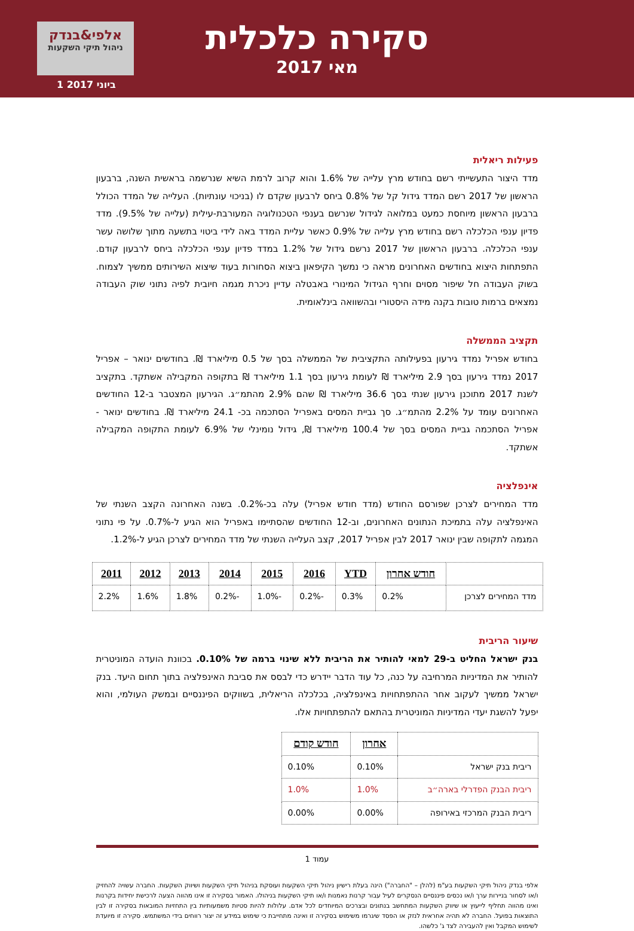אלפי&בנדק
ניהול תיקי השקעות
1 ביוני 2017
סקירה כלכלית
מאי 2017
פעילות ריאלית
מדד היצור התעשייתי רשם בחודש מרץ עלייה של 1.6% והוא קרוב לרמת השיא שנרשמה בראשית השנה, ברבעון הראשון של 2017 רשם המדד גידול קל של 0.8% ביחס לרבעון שקדם לו (בניכוי עונתיות). העלייה של המדד הכולל ברבעון הראשון מיוחסת כמעט במלואה לגידול שנרשם בענפי הטכנולוגיה המעורבת-עילית (עלייה של 9.5%). מדד פדיון ענפי הכלכלה רשם בחודש מרץ עלייה של 0.9% כאשר עליית המדד באה לידי ביטוי בתשעה מתוך שלושה עשר ענפי הכלכלה. ברבעון הראשון של 2017 נרשם גידול של 1.2% במדד פדיון ענפי הכלכלה ביחס לרבעון קודם. התפתחות היצוא בחודשים האחרונים מראה כי נמשך הקיפאון ביצוא הסחורות בעוד שיצוא השירותים ממשיך לצמוח. בשוק העבודה חל שיפור מסוים וחרף הגידול המינורי באבטלה עדיין ניכרת מגמה חיובית לפיה נתוני שוק העבודה נמצאים ברמות טובות בקנה מידה היסטורי ובהשוואה בינלאומית.
תקציב הממשלה
בחודש אפריל נמדד גירעון בפעילותה התקציבית של הממשלה בסך של 0.5 מיליארד ₪. בחודשים ינואר – אפריל 2017 נמדד גירעון בסך 2.9 מיליארד ₪ לעומת גירעון בסך 1.1 מיליארד ₪ בתקופה המקבילה אשתקד. בתקציב לשנת 2017 מתוכנן גירעון שנתי בסך 36.6 מיליארד ₪ שהם 2.9% מהתמ״ג. הגירעון המצטבר ב-12 החודשים האחרונים עומד על 2.2% מהתמ״ג. סך גביית המסים באפריל הסתכמה בכ- 24.1 מיליארד ₪. בחודשים ינואר - אפריל הסתכמה גביית המסים בסך של 100.4 מיליארד ₪, גידול נומינלי של 6.9% לעומת התקופה המקבילה אשתקד.
אינפלציה
מדד המחירים לצרכן שפורסם החודש (מדד חודש אפריל) עלה בכ-0.2%. בשנה האחרונה הקצב השנתי של האינפלציה עלה בתמיכת הנתונים האחרונים, וב-12 החודשים שהסתיימו באפריל הוא הגיע ל-0.7%. על פי נתוני המגמה לתקופה שבין ינואר 2017 לבין אפריל 2017, קצב העלייה השנתי של מדד המחירים לצרכן הגיע ל-1.2%.
| | חודש אחרון | YTD | 2016 | 2015 | 2014 | 2013 | 2012 | 2011 |
| --- | --- | --- | --- | --- | --- | --- | --- | --- |
| מדד המחירים לצרכן | 0.2% | 0.3% | -0.2% | -1.0% | -0.2% | 1.8% | 1.6% | 2.2% |
שיעור הריבית
בנק ישראל החליט ב-29 למאי להותיר את הריבית ללא שינוי ברמה של 0.10%. בכוונת הועדה המוניטרית להותיר את המדיניות המרחיבה על כנה, כל עוד הדבר יידרש כדי לבסס את סביבת האינפלציה בתוך תחום היעד. בנק ישראל ממשיך לעקוב אחר ההתפתחויות באינפלציה, בכלכלה הריאלית, בשווקים הפיננסיים ובמשק העולמי, והוא יפעל להשגת יעדי המדיניות המוניטרית בהתאם להתפתחויות אלו.
| | אחרון | חודש קודם |
| --- | --- | --- |
| ריבית בנק ישראל | 0.10% | 0.10% |
| ריבית הבנק הפדרלי בארה״ב | 1.0% | 1.0% |
| ריבית הבנק המרכזי באירופה | 0.00% | 0.00% |
עמוד 1
אלפי בנדק ניהול תיקי השקעות בע"מ (להלן – "החברה") הינה בעלת רישיון ניהול תיקי השקעות ועוסקת בניהול תיקי השקעות ושיווק השקעות. החברה עשויה להחזיק ו/או לסחור בניירות ערך ו/או נכסים פיננסיים הנסקרים לעיל עבור קרנות נאמנות ו/או תיקי השקעות בניהולו. האמור בסקירה זו אינו מהווה הצעה לרכישת יחידות בקרנות ואינו מהווה תחליף לייעוץ או שיווק השקעות המתחשב בנתונים ובצרכים המיוחדים לכל אדם. עלולות להיות סטיות משמעותיות בין התחזיות המובאות בסקירה זו לבין התוצאות בפועל. החברה לא תהיה אחראית לנזק או הפסד שיגרמו משימוש בסקירה זו ואינה מתחייבת כי שימוש במידע זה יצור רווחים בידי המשתמש. סקירה זו מיועדת לשימוש המקבל ואין להעבירה לצד ג' כלשהו.